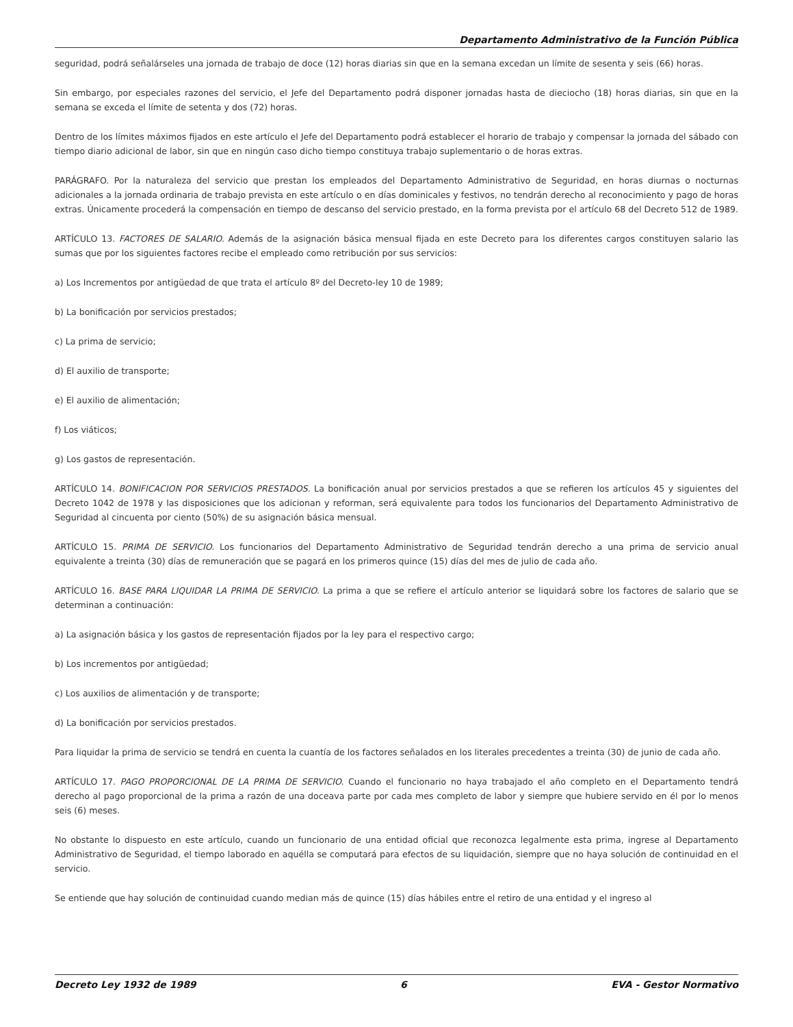Departamento Administrativo de la Función Pública
seguridad, podrá señalárseles una jornada de trabajo de doce (12) horas diarias sin que en la semana excedan un límite de sesenta y seis (66) horas.
Sin embargo, por especiales razones del servicio, el Jefe del Departamento podrá disponer jornadas hasta de dieciocho (18) horas diarias, sin que en la semana se exceda el límite de setenta y dos (72) horas.
Dentro de los límites máximos fijados en este artículo el Jefe del Departamento podrá establecer el horario de trabajo y compensar la jornada del sábado con tiempo diario adicional de labor, sin que en ningún caso dicho tiempo constituya trabajo suplementario o de horas extras.
PARÁGRAFO. Por la naturaleza del servicio que prestan los empleados del Departamento Administrativo de Seguridad, en horas diurnas o nocturnas adicionales a la jornada ordinaria de trabajo prevista en este artículo o en días dominicales y festivos, no tendrán derecho al reconocimiento y pago de horas extras. Únicamente procederá la compensación en tiempo de descanso del servicio prestado, en la forma prevista por el artículo 68 del Decreto 512 de 1989.
ARTÍCULO 13. FACTORES DE SALARIO. Además de la asignación básica mensual fijada en este Decreto para los diferentes cargos constituyen salario las sumas que por los siguientes factores recibe el empleado como retribución por sus servicios:
a) Los Incrementos por antigüedad de que trata el artículo 8º del Decreto-ley 10 de 1989;
b) La bonificación por servicios prestados;
c) La prima de servicio;
d) El auxilio de transporte;
e) El auxilio de alimentación;
f) Los viáticos;
g) Los gastos de representación.
ARTÍCULO 14. BONIFICACION POR SERVICIOS PRESTADOS. La bonificación anual por servicios prestados a que se refieren los artículos 45 y siguientes del Decreto 1042 de 1978 y las disposiciones que los adicionan y reforman, será equivalente para todos los funcionarios del Departamento Administrativo de Seguridad al cincuenta por ciento (50%) de su asignación básica mensual.
ARTÍCULO 15. PRIMA DE SERVICIO. Los funcionarios del Departamento Administrativo de Seguridad tendrán derecho a una prima de servicio anual equivalente a treinta (30) días de remuneración que se pagará en los primeros quince (15) días del mes de julio de cada año.
ARTÍCULO 16. BASE PARA LIQUIDAR LA PRIMA DE SERVICIO. La prima a que se refiere el artículo anterior se liquidará sobre los factores de salario que se determinan a continuación:
a) La asignación básica y los gastos de representación fijados por la ley para el respectivo cargo;
b) Los incrementos por antigüedad;
c) Los auxilios de alimentación y de transporte;
d) La bonificación por servicios prestados.
Para liquidar la prima de servicio se tendrá en cuenta la cuantía de los factores señalados en los literales precedentes a treinta (30) de junio de cada año.
ARTÍCULO 17. PAGO PROPORCIONAL DE LA PRIMA DE SERVICIO. Cuando el funcionario no haya trabajado el año completo en el Departamento tendrá derecho al pago proporcional de la prima a razón de una doceava parte por cada mes completo de labor y siempre que hubiere servido en él por lo menos seis (6) meses.
No obstante lo dispuesto en este artículo, cuando un funcionario de una entidad oficial que reconozca legalmente esta prima, ingrese al Departamento Administrativo de Seguridad, el tiempo laborado en aquélla se computará para efectos de su liquidación, siempre que no haya solución de continuidad en el servicio.
Se entiende que hay solución de continuidad cuando median más de quince (15) días hábiles entre el retiro de una entidad y el ingreso al
Decreto Ley 1932 de 1989 6 EVA - Gestor Normativo